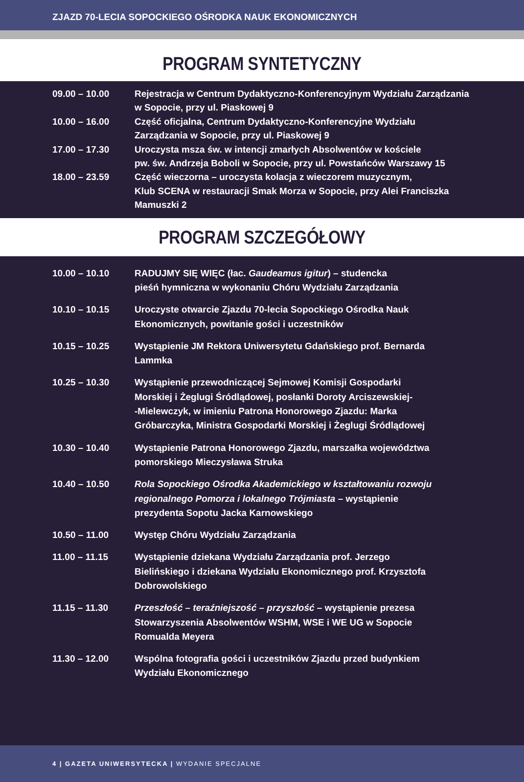ZJAZD 70-LECIA SOPOCKIEGO OŚRODKA NAUK EKONOMICZNYCH
PROGRAM SYNTETYCZNY
| 09.00 – 10.00 | Rejestracja w Centrum Dydaktyczno-Konferencyjnym Wydziału Zarządzania w Sopocie, przy ul. Piaskowej 9 |
| 10.00 – 16.00 | Część oficjalna, Centrum Dydaktyczno-Konferencyjne Wydziału Zarządzania w Sopocie, przy ul. Piaskowej 9 |
| 17.00 – 17.30 | Uroczysta msza św. w intencji zmarłych Absolwentów w kościele pw. św. Andrzeja Boboli w Sopocie, przy ul. Powstańców Warszawy 15 |
| 18.00 – 23.59 | Część wieczorna – uroczysta kolacja z wieczorem muzycznym, Klub SCENA w restauracji Smak Morza w Sopocie, przy Alei Franciszka Mamuszki 2 |
PROGRAM SZCZEGÓŁOWY
| 10.00 – 10.10 | RADUJMY SIĘ WIĘC (łac. Gaudeamus igitur ) – studencka pieśń hymniczna w wykonaniu Chóru Wydziału Zarządzania |
| 10.10 – 10.15 | Uroczyste otwarcie Zjazdu 70-lecia Sopockiego Ośrodka Nauk Ekonomicznych, powitanie gości i uczestników |
| 10.15 – 10.25 | Wystąpienie JM Rektora Uniwersytetu Gdańskiego prof. Bernarda Lammka |
| 10.25 – 10.30 | Wystąpienie przewodniczącej Sejmowej Komisji Gospodarki Morskiej i Żeglugi Śródlądowej, posłanki Doroty Arciszewskiej- -Mielewczyk, w imieniu Patrona Honorowego Zjazdu: Marka Gróbarczyka, Ministra Gospodarki Morskiej i Żeglugi Śródlądowej |
| 10.30 – 10.40 | Wystąpienie Patrona Honorowego Zjazdu, marszałka województwa pomorskiego Mieczysława Struka |
| 10.40 – 10.50 | Rola Sopockiego Ośrodka Akademickiego w kształtowaniu rozwoju regionalnego Pomorza i lokalnego Trójmiasta – wystąpienie prezydenta Sopotu Jacka Karnowskiego |
| 10.50 – 11.00 | Występ Chóru Wydziału Zarządzania |
| 11.00 – 11.15 | Wystąpienie dziekana Wydziału Zarządzania prof. Jerzego Bielińskiego i dziekana Wydziału Ekonomicznego prof. Krzysztofa Dobrowolskiego |
| 11.15 – 11.30 | Przeszłość – teraźniejszość – przyszłość – wystąpienie prezesa Stowarzyszenia Absolwentów WSHM, WSE i WE UG w Sopocie Romualda Meyera |
| 11.30 – 12.00 | Wspólna fotografia gości i uczestników Zjazdu przed budynkiem Wydziału Ekonomicznego |
4 | GAZETA UNIWERSYTECKA | WYDANIE SPECJALNE